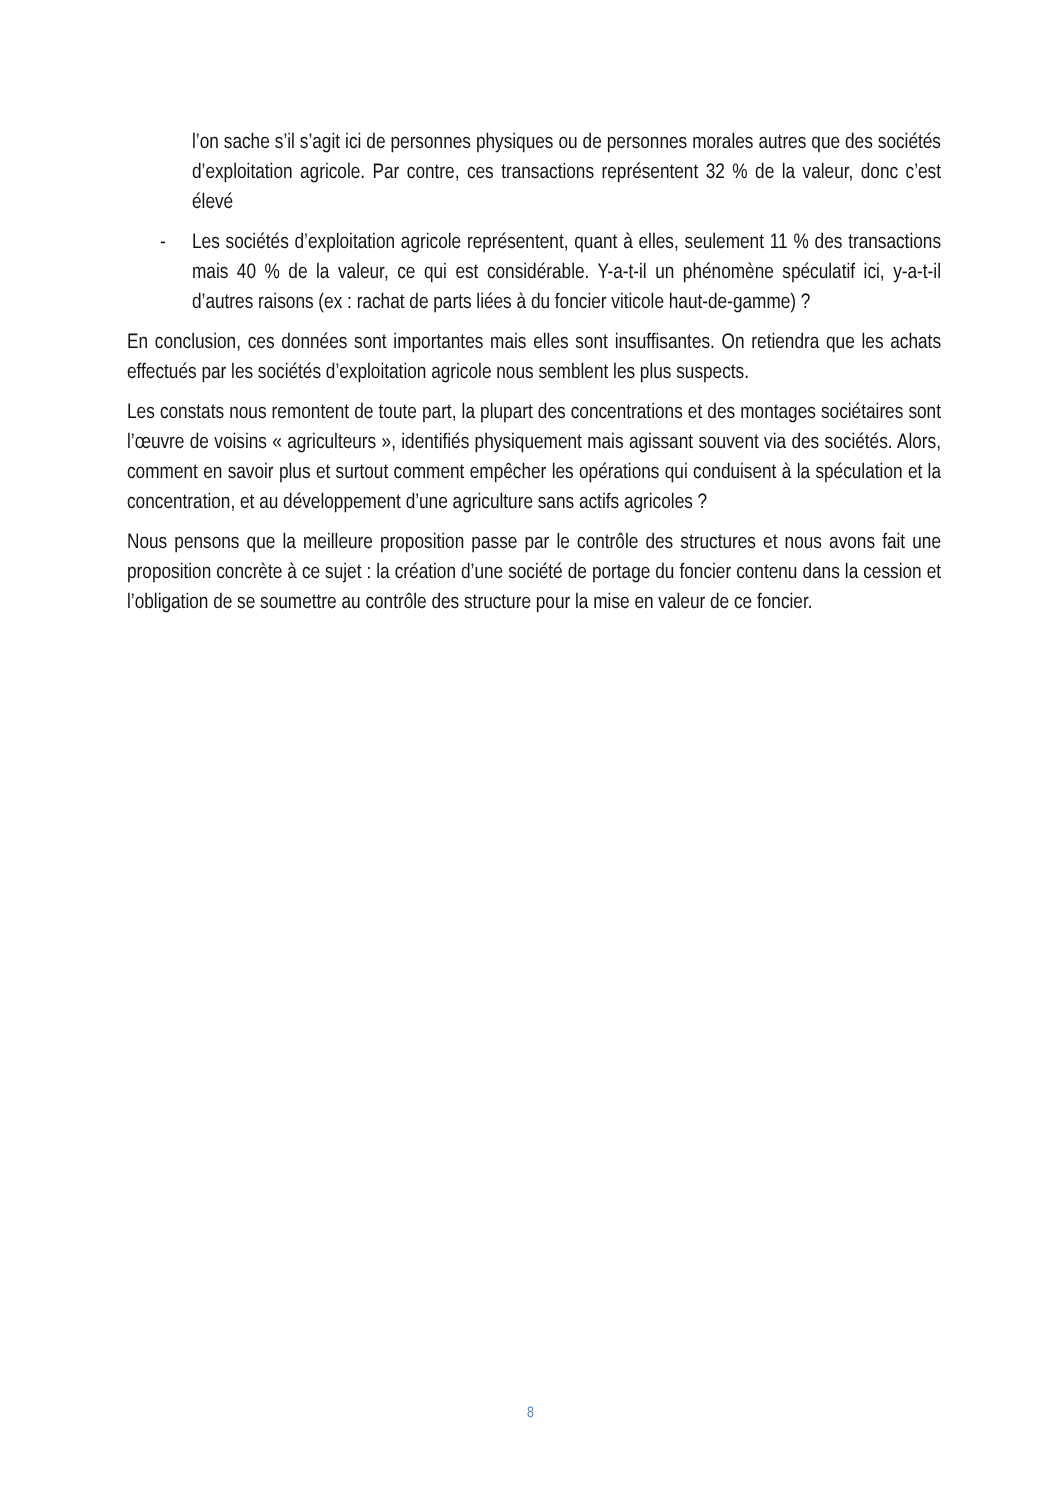l’on sache s’il s’agit ici de personnes physiques ou de personnes morales autres que des sociétés d’exploitation agricole. Par contre, ces transactions représentent 32 % de la valeur, donc c’est élevé
- Les sociétés d’exploitation agricole représentent, quant à elles, seulement 11 % des transactions mais 40 % de la valeur, ce qui est considérable. Y-a-t-il un phénomène spéculatif ici, y-a-t-il d’autres raisons (ex : rachat de parts liées à du foncier viticole haut-de-gamme) ?
En conclusion, ces données sont importantes mais elles sont insuffisantes. On retiendra que les achats effectués par les sociétés d’exploitation agricole nous semblent les plus suspects.
Les constats nous remontent de toute part, la plupart des concentrations et des montages sociétaires sont l’œuvre de voisins « agriculteurs », identifiés physiquement mais agissant souvent via des sociétés. Alors, comment en savoir plus et surtout comment empêcher les opérations qui conduisent à la spéculation et la concentration, et au développement d’une agriculture sans actifs agricoles ?
Nous pensons que la meilleure proposition passe par le contrôle des structures et nous avons fait une proposition concrète à ce sujet : la création d’une société de portage du foncier contenu dans la cession et l’obligation de se soumettre au contrôle des structure pour la mise en valeur de ce foncier.
8